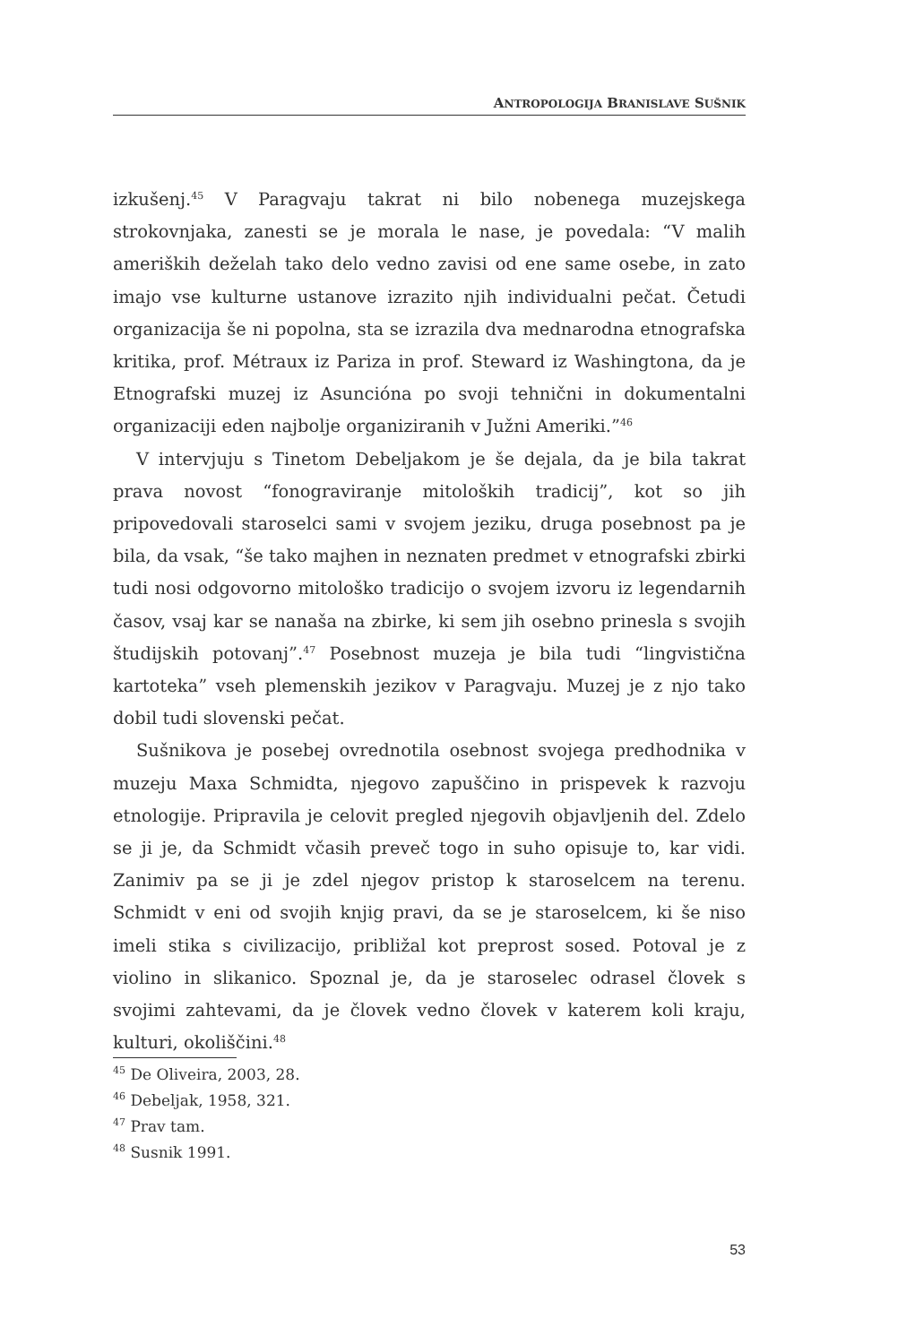ANTROPOLOGIJA BRANISLAVE SUŠNIK
izkušenj.<sup>45</sup> V Paragvaju takrat ni bilo nobenega muzejskega strokovnjaka, zanesti se je morala le nase, je povedala: “V malih ameriških deželah tako delo vedno zavisi od ene same osebe, in zato imajo vse kulturne ustanove izrazito njih individualni pečat. Četudi organizacija še ni popolna, sta se izrazila dva mednarodna etnografska kritika, prof. Métraux iz Pariza in prof. Steward iz Washingtona, da je Etnografski muzej iz Asuncióna po svoji tehnični in dokumentalni organizaciji eden najbolje organiziranih v Južni Ameriki.”<sup>46</sup>
V intervjuju s Tinetom Debeljakom je še dejala, da je bila takrat prava novost “fonograviranje mitoloških tradicij”, kot so jih pripovedovali staroselci sami v svojem jeziku, druga posebnost pa je bila, da vsak, “še tako majhen in neznaten predmet v etnografski zbirki tudi nosi odgovorno mitološko tradicijo o svojem izvoru iz legendarnih časov, vsaj kar se nanaša na zbirke, ki sem jih osebno prinesla s svojih študijskih potovanj”.<sup>47</sup> Posebnost muzeja je bila tudi “lingvistična kartoteka” vseh plemenskih jezikov v Paragvaju. Muzej je z njo tako dobil tudi slovenski pečat.
Sušnikova je posebej ovrednotila osebnost svojega predhodnika v muzeju Maxa Schmidta, njegovo zapuščino in prispevek k razvoju etnologije. Pripravila je celovit pregled njegovih objavljenih del. Zdelo se ji je, da Schmidt včasih preveč togo in suho opisuje to, kar vidi. Zanimiv pa se ji je zdel njegov pristop k staroselcem na terenu. Schmidt v eni od svojih knjig pravi, da se je staroselcem, ki še niso imeli stika s civilizacijo, približal kot preprost sosed. Potoval je z violino in slikanico. Spoznal je, da je staroselec odrasel človek s svojimi zahtevami, da je človek vedno človek v katerem koli kraju, kulturi, okoliščini.<sup>48</sup>
<sup>45</sup> De Oliveira, 2003, 28.
<sup>46</sup> Debeljak, 1958, 321.
<sup>47</sup> Prav tam.
<sup>48</sup> Susnik 1991.
53